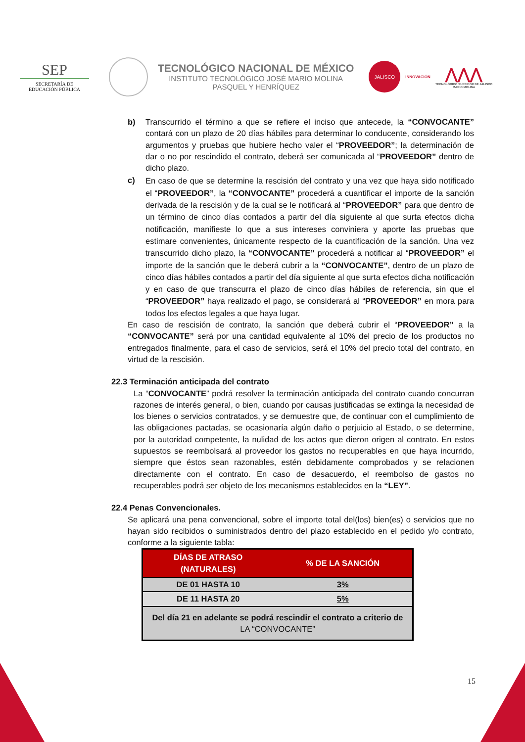SEP
SECRETARÍA DE
EDUCACIÓN PÚBLICA
TECNOLÓGICO NACIONAL DE MÉXICO
INSTITUTO TECNOLÓGICO JOSÉ MARIO MOLINA
PASQUEL Y HENRÍQUEZ
JALISCO
INNOVACIÓN
⋀⋀⋀
TECNOLÓGICO SUPERIOR DE JALISCO
MARIO MOLINA
b) Transcurrido el término a que se refiere el inciso que antecede, la “CONVOCANTE” contará con un plazo de 20 días hábiles para determinar lo conducente, considerando los argumentos y pruebas que hubiere hecho valer el “PROVEEDOR”; la determinación de dar o no por rescindido el contrato, deberá ser comunicada al “PROVEEDOR” dentro de dicho plazo.
c)
En caso de que se determine la rescisión del contrato y una vez que haya sido notificado el “PROVEEDOR”, la “CONVOCANTE” procederá a cuantificar el importe de la sanción derivada de la rescisión y de la cual se le notificará al “PROVEEDOR” para que dentro de un término de cinco días contados a partir del día siguiente al que surta efectos dicha notificación, manifieste lo que a sus intereses conviniera y aporte las pruebas que estimare convenientes, únicamente respecto de la cuantificación de la sanción. Una vez transcurrido dicho plazo, la “CONVOCANTE” procederá a notificar al “PROVEEDOR” el importe de la sanción que le deberá cubrir a la “CONVOCANTE”, dentro de un plazo de cinco días hábiles contados a partir del día siguiente al que surta efectos dicha notificación y en caso de que transcurra el plazo de cinco días hábiles de referencia, sin que el “PROVEEDOR” haya realizado el pago, se considerará al “PROVEEDOR” en mora para todos los efectos legales a que haya lugar.
En caso de rescisión de contrato, la sanción que deberá cubrir el “PROVEEDOR” a la “CONVOCANTE” será por una cantidad equivalente al 10% del precio de los productos no entregados finalmente, para el caso de servicios, será el 10% del precio total del contrato, en virtud de la rescisión.
22.3 Terminación anticipada del contrato
La “CONVOCANTE” podrá resolver la terminación anticipada del contrato cuando concurran razones de interés general, o bien, cuando por causas justificadas se extinga la necesidad de los bienes o servicios contratados, y se demuestre que, de continuar con el cumplimiento de las obligaciones pactadas, se ocasionaría algún daño o perjuicio al Estado, o se determine, por la autoridad competente, la nulidad de los actos que dieron origen al contrato. En estos supuestos se reembolsará al proveedor los gastos no recuperables en que haya incurrido, siempre que éstos sean razonables, estén debidamente comprobados y se relacionen directamente con el contrato. En caso de desacuerdo, el reembolso de gastos no recuperables podrá ser objeto de los mecanismos establecidos en la “LEY”.
22.4 Penas Convencionales.
Se aplicará una pena convencional, sobre el importe total del(los) bien(es) o servicios que no hayan sido recibidos o suministrados dentro del plazo establecido en el pedido y/o contrato, conforme a la siguiente tabla:
| DÍAS DE ATRASO (NATURALES) | % DE LA SANCIÓN |
| --- | --- |
| DE 01 HASTA 10 | 3% |
| DE 11 HASTA 20 | 5% |
| Del día 21 en adelante se podrá rescindir el contrato a criterio de LA “CONVOCANTE” | |
15